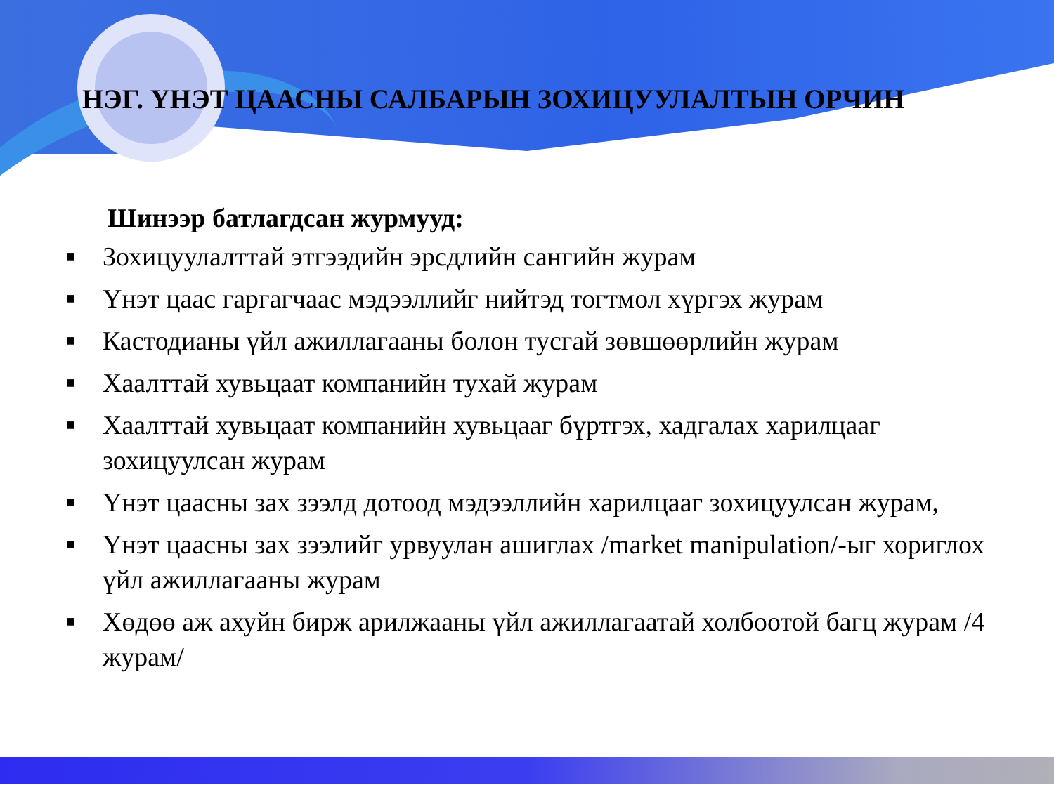НЭГ. ҮНЭТ ЦААСНЫ САЛБАРЫН ЗОХИЦУУЛАЛТЫН ОРЧИН
Шинээр батлагдсан журмууд:
■ Зохицуулалттай этгээдийн эрсдлийн сангийн журам
■ Үнэт цаас гаргагчаас мэдээллийг нийтэд тогтмол хүргэх журам
■ Кастодианы үйл ажиллагааны болон тусгай зөвшөөрлийн журам
■ Хаалттай хувьцаат компанийн тухай журам
■ Хаалттай хувьцаат компанийн хувьцааг бүртгэх, хадгалах харилцааг зохицуулсан журам
■ Үнэт цаасны зах зээлд дотоод мэдээллийн харилцааг зохицуулсан журам,
■ Үнэт цаасны зах зээлийг урвуулан ашиглах /market manipulation/-ыг хориглох үйл ажиллагааны журам
■ Хөдөө аж ахуйн бирж арилжааны үйл ажиллагаатай холбоотой багц журам /4 журам/